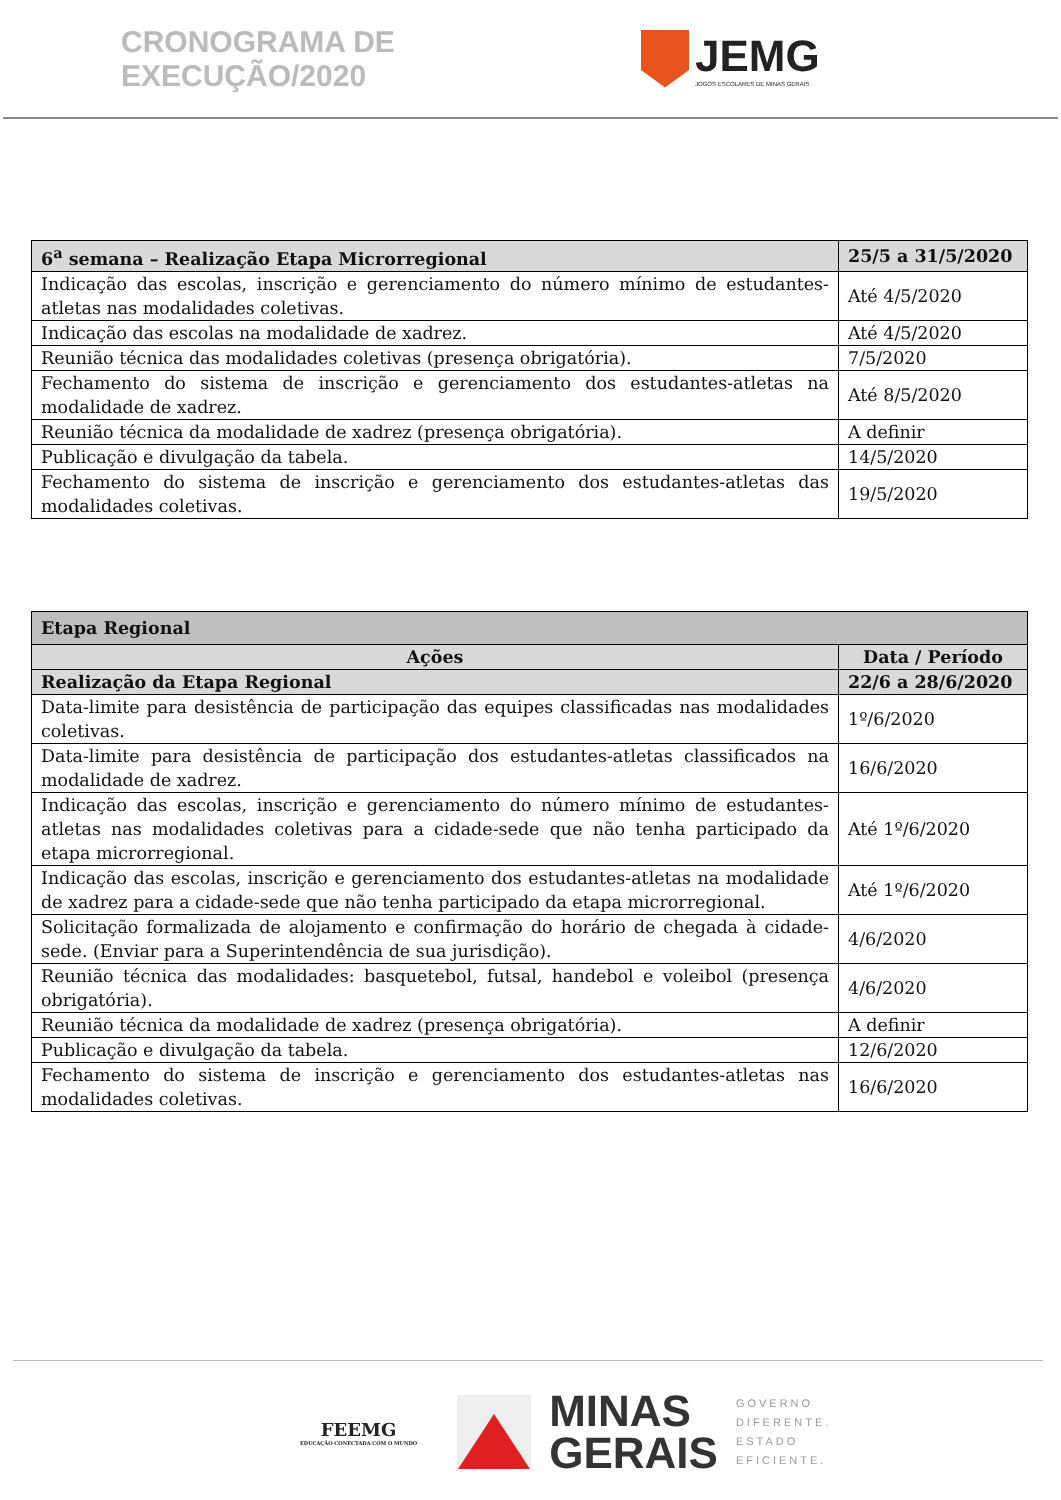CRONOGRAMA DE EXECUÇÃO/2020
JEMG
JOGOS ESCOLARES DE MINAS GERAIS
| 6<sup>a</sup> semana – Realização Etapa Microrregional | 25/5 a 31/5/2020 |
| Indicação das escolas, inscrição e gerenciamento do número mínimo de estudantes-atletas nas modalidades coletivas. | Até 4/5/2020 |
| Indicação das escolas na modalidade de xadrez. | Até 4/5/2020 |
| Reunião técnica das modalidades coletivas (presença obrigatória). | 7/5/2020 |
| Fechamento do sistema de inscrição e gerenciamento dos estudantes-atletas na modalidade de xadrez. | Até 8/5/2020 |
| Reunião técnica da modalidade de xadrez (presença obrigatória). | A definir |
| Publicação e divulgação da tabela. | 14/5/2020 |
| Fechamento do sistema de inscrição e gerenciamento dos estudantes-atletas das modalidades coletivas. | 19/5/2020 |
| Etapa Regional | |
| Ações | Data / Período |
| Realização da Etapa Regional | 22/6 a 28/6/2020 |
| Data-limite para desistência de participação das equipes classificadas nas modalidades coletivas. | 1º/6/2020 |
| Data-limite para desistência de participação dos estudantes-atletas classificados na modalidade de xadrez. | 16/6/2020 |
| Indicação das escolas, inscrição e gerenciamento do número mínimo de estudantes-atletas nas modalidades coletivas para a cidade-sede que não tenha participado da etapa microrregional. | Até 1º/6/2020 |
| Indicação das escolas, inscrição e gerenciamento dos estudantes-atletas na modalidade de xadrez para a cidade-sede que não tenha participado da etapa microrregional. | Até 1º/6/2020 |
| Solicitação formalizada de alojamento e confirmação do horário de chegada à cidade-sede. (Enviar para a Superintendência de sua jurisdição). | 4/6/2020 |
| Reunião técnica das modalidades: basquetebol, futsal, handebol e voleibol (presença obrigatória). | 4/6/2020 |
| Reunião técnica da modalidade de xadrez (presença obrigatória). | A definir |
| Publicação e divulgação da tabela. | 12/6/2020 |
| Fechamento do sistema de inscrição e gerenciamento dos estudantes-atletas nas modalidades coletivas. | 16/6/2020 |
FEEMG
EDUCAÇÃO CONECTADA COM O MUNDO
MINAS
GERAIS
GOVERNO
DIFERENTE.
ESTADO
EFICIENTE.